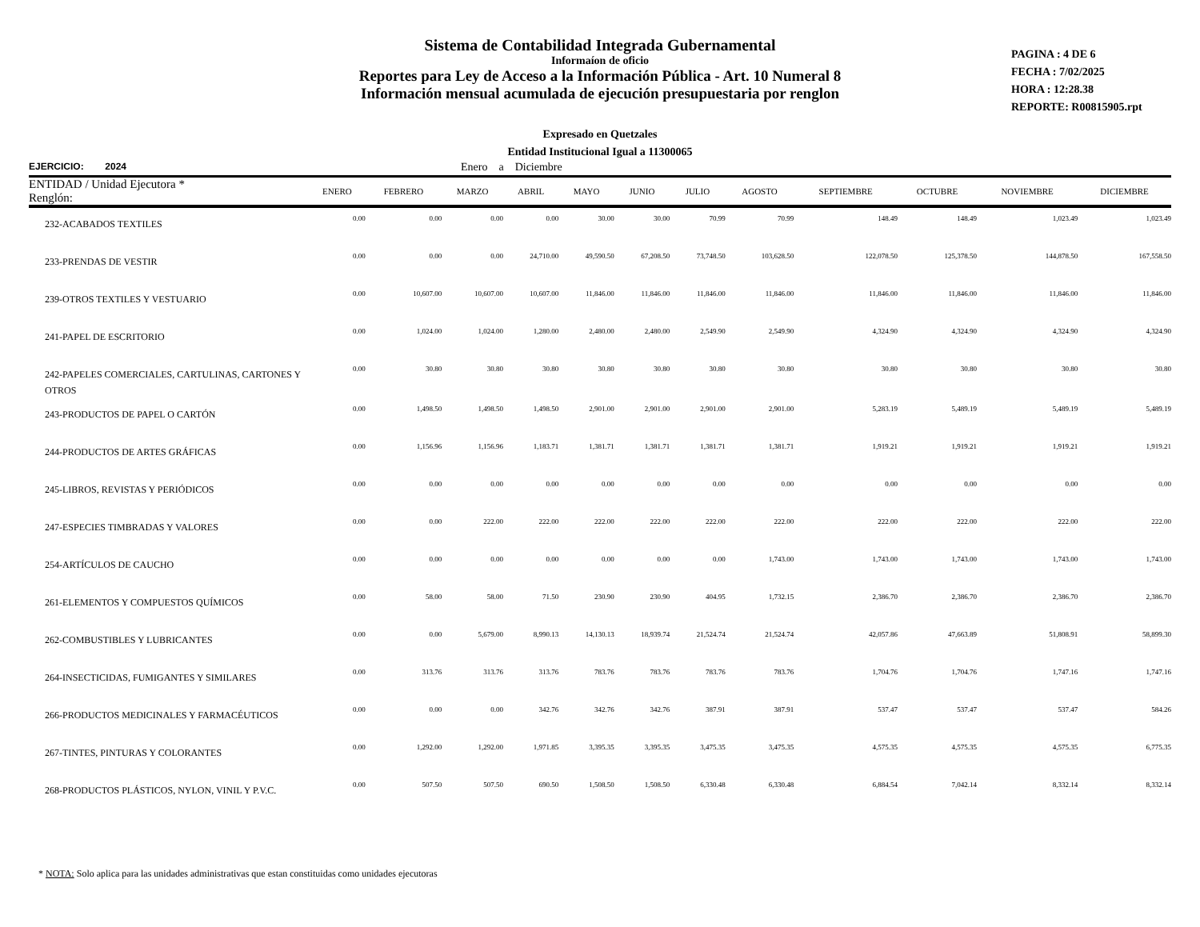Sistema de Contabilidad Integrada Gubernamental
Informaíon de oficio
Reportes para Ley de Acceso a la Información Pública - Art. 10 Numeral 8
Información mensual acumulada de ejecución presupuestaria por renglon
PAGINA : 4 DE 6
FECHA : 7/02/2025
HORA : 12:28.38
REPORTE: R00815905.rpt
Expresado en Quetzales
Entidad Institucional Igual a 11300065
EJERCICIO: 2024 Enero a Diciembre
| ENTIDAD / Unidad Ejecutora * Renglón: | ENERO | FEBRERO | MARZO | ABRIL | MAYO | JUNIO | JULIO | AGOSTO | SEPTIEMBRE | OCTUBRE | NOVIEMBRE | DICIEMBRE |
| --- | --- | --- | --- | --- | --- | --- | --- | --- | --- | --- | --- | --- |
| 232-ACABADOS TEXTILES | 0.00 | 0.00 | 0.00 | 0.00 | 30.00 | 30.00 | 70.99 | 70.99 | 148.49 | 148.49 | 1,023.49 | 1,023.49 |
| 233-PRENDAS DE VESTIR | 0.00 | 0.00 | 0.00 | 24,710.00 | 49,590.50 | 67,208.50 | 73,748.50 | 103,628.50 | 122,078.50 | 125,378.50 | 144,878.50 | 167,558.50 |
| 239-OTROS TEXTILES Y VESTUARIO | 0.00 | 10,607.00 | 10,607.00 | 10,607.00 | 11,846.00 | 11,846.00 | 11,846.00 | 11,846.00 | 11,846.00 | 11,846.00 | 11,846.00 | 11,846.00 |
| 241-PAPEL DE ESCRITORIO | 0.00 | 1,024.00 | 1,024.00 | 1,280.00 | 2,480.00 | 2,480.00 | 2,549.90 | 2,549.90 | 4,324.90 | 4,324.90 | 4,324.90 | 4,324.90 |
| 242-PAPELES COMERCIALES, CARTULINAS, CARTONES Y OTROS | 0.00 | 30.80 | 30.80 | 30.80 | 30.80 | 30.80 | 30.80 | 30.80 | 30.80 | 30.80 | 30.80 | 30.80 |
| 243-PRODUCTOS DE PAPEL O CARTÓN | 0.00 | 1,498.50 | 1,498.50 | 1,498.50 | 2,901.00 | 2,901.00 | 2,901.00 | 2,901.00 | 5,283.19 | 5,489.19 | 5,489.19 | 5,489.19 |
| 244-PRODUCTOS DE ARTES GRÁFICAS | 0.00 | 1,156.96 | 1,156.96 | 1,183.71 | 1,381.71 | 1,381.71 | 1,381.71 | 1,381.71 | 1,919.21 | 1,919.21 | 1,919.21 | 1,919.21 |
| 245-LIBROS, REVISTAS Y PERIÓDICOS | 0.00 | 0.00 | 0.00 | 0.00 | 0.00 | 0.00 | 0.00 | 0.00 | 0.00 | 0.00 | 0.00 | 0.00 |
| 247-ESPECIES TIMBRADAS Y VALORES | 0.00 | 0.00 | 222.00 | 222.00 | 222.00 | 222.00 | 222.00 | 222.00 | 222.00 | 222.00 | 222.00 | 222.00 |
| 254-ARTÍCULOS DE CAUCHO | 0.00 | 0.00 | 0.00 | 0.00 | 0.00 | 0.00 | 0.00 | 1,743.00 | 1,743.00 | 1,743.00 | 1,743.00 | 1,743.00 |
| 261-ELEMENTOS Y COMPUESTOS QUÍMICOS | 0.00 | 58.00 | 58.00 | 71.50 | 230.90 | 230.90 | 404.95 | 1,732.15 | 2,386.70 | 2,386.70 | 2,386.70 | 2,386.70 |
| 262-COMBUSTIBLES Y LUBRICANTES | 0.00 | 0.00 | 5,679.00 | 8,990.13 | 14,130.13 | 18,939.74 | 21,524.74 | 21,524.74 | 42,057.86 | 47,663.89 | 51,808.91 | 58,899.30 |
| 264-INSECTICIDAS, FUMIGANTES Y SIMILARES | 0.00 | 313.76 | 313.76 | 313.76 | 783.76 | 783.76 | 783.76 | 783.76 | 1,704.76 | 1,704.76 | 1,747.16 | 1,747.16 |
| 266-PRODUCTOS MEDICINALES Y FARMACÉUTICOS | 0.00 | 0.00 | 0.00 | 342.76 | 342.76 | 342.76 | 387.91 | 387.91 | 537.47 | 537.47 | 537.47 | 584.26 |
| 267-TINTES, PINTURAS Y COLORANTES | 0.00 | 1,292.00 | 1,292.00 | 1,971.85 | 3,395.35 | 3,395.35 | 3,475.35 | 3,475.35 | 4,575.35 | 4,575.35 | 4,575.35 | 6,775.35 |
| 268-PRODUCTOS PLÁSTICOS, NYLON, VINIL Y P.V.C. | 0.00 | 507.50 | 507.50 | 690.50 | 1,508.50 | 1,508.50 | 6,330.48 | 6,330.48 | 6,884.54 | 7,042.14 | 8,332.14 | 8,332.14 |
* NOTA: Solo aplica para las unidades administrativas que estan constituidas como unidades ejecutoras